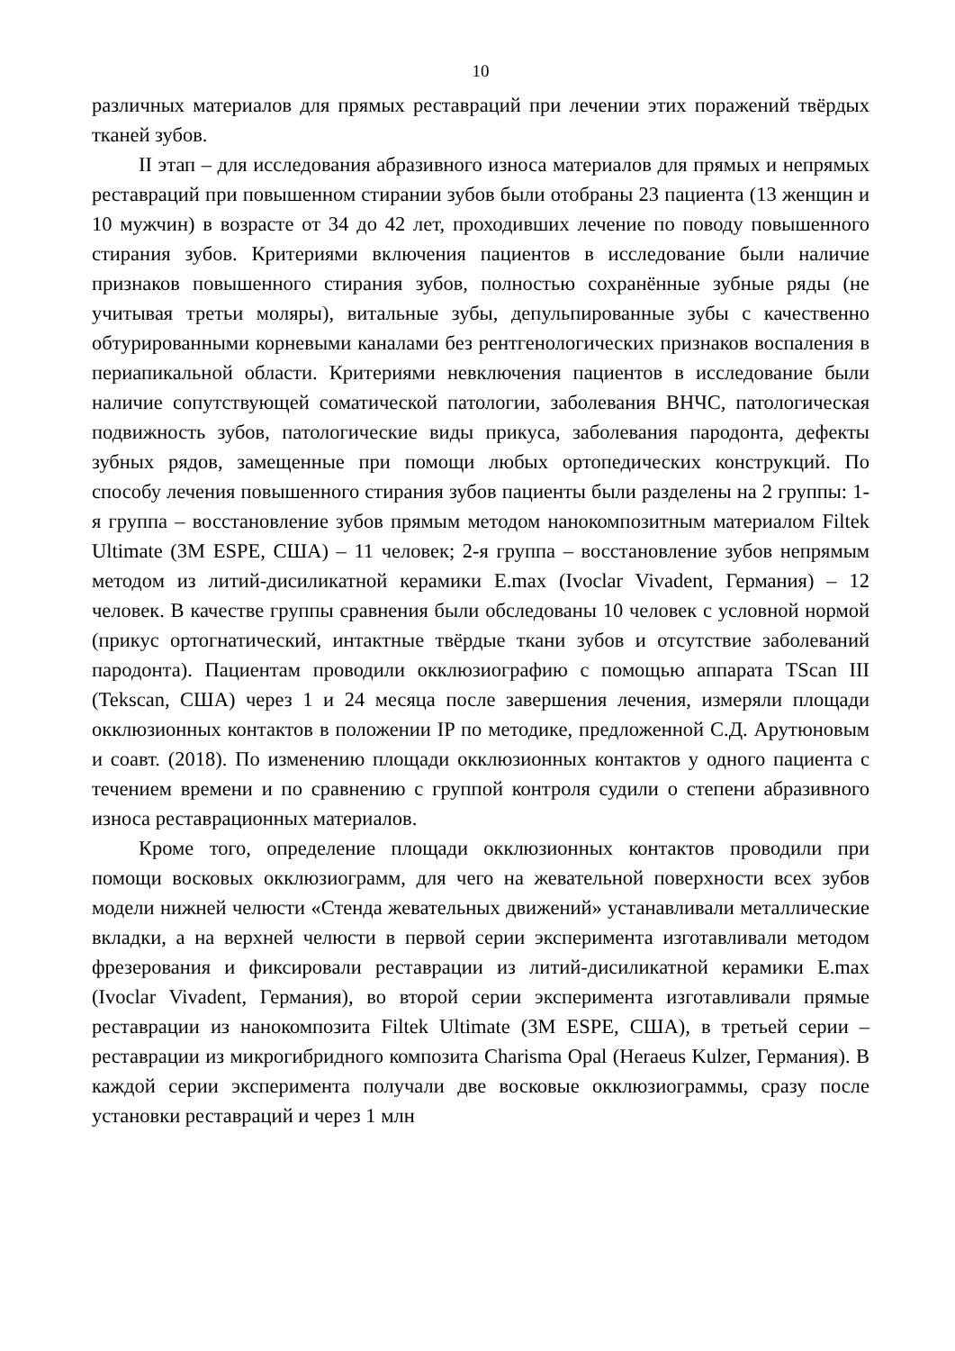10
различных материалов для прямых реставраций при лечении этих поражений твёрдых тканей зубов.
II этап – для исследования абразивного износа материалов для прямых и непрямых реставраций при повышенном стирании зубов были отобраны 23 пациента (13 женщин и 10 мужчин) в возрасте от 34 до 42 лет, проходивших лечение по поводу повышенного стирания зубов. Критериями включения пациентов в исследование были наличие признаков повышенного стирания зубов, полностью сохранённые зубные ряды (не учитывая третьи моляры), витальные зубы, депульпированные зубы с качественно обтурированными корневыми каналами без рентгенологических признаков воспаления в периапикальной области. Критериями невключения пациентов в исследование были наличие сопутствующей соматической патологии, заболевания ВНЧС, патологическая подвижность зубов, патологические виды прикуса, заболевания пародонта, дефекты зубных рядов, замещенные при помощи любых ортопедических конструкций. По способу лечения повышенного стирания зубов пациенты были разделены на 2 группы: 1-я группа – восстановление зубов прямым методом нанокомпозитным материалом Filtek Ultimate (3M ESPE, США) – 11 человек; 2-я группа – восстановление зубов непрямым методом из литий-дисиликатной керамики E.max (Ivoclar Vivadent, Германия) – 12 человек. В качестве группы сравнения были обследованы 10 человек с условной нормой (прикус ортогнатический, интактные твёрдые ткани зубов и отсутствие заболеваний пародонта). Пациентам проводили окклюзиографию с помощью аппарата TScan III (Tekscan, США) через 1 и 24 месяца после завершения лечения, измеряли площади окклюзионных контактов в положении IP по методике, предложенной С.Д. Арутюновым и соавт. (2018). По изменению площади окклюзионных контактов у одного пациента с течением времени и по сравнению с группой контроля судили о степени абразивного износа реставрационных материалов.
Кроме того, определение площади окклюзионных контактов проводили при помощи восковых окклюзиограмм, для чего на жевательной поверхности всех зубов модели нижней челюсти «Стенда жевательных движений» устанавливали металлические вкладки, а на верхней челюсти в первой серии эксперимента изготавливали методом фрезерования и фиксировали реставрации из литий-дисиликатной керамики E.max (Ivoclar Vivadent, Германия), во второй серии эксперимента изготавливали прямые реставрации из нанокомпозита Filtek Ultimate (3M ESPE, США), в третьей серии – реставрации из микрогибридного композита Charisma Opal (Heraeus Kulzer, Германия). В каждой серии эксперимента получали две восковые окклюзиограммы, сразу после установки реставраций и через 1 млн